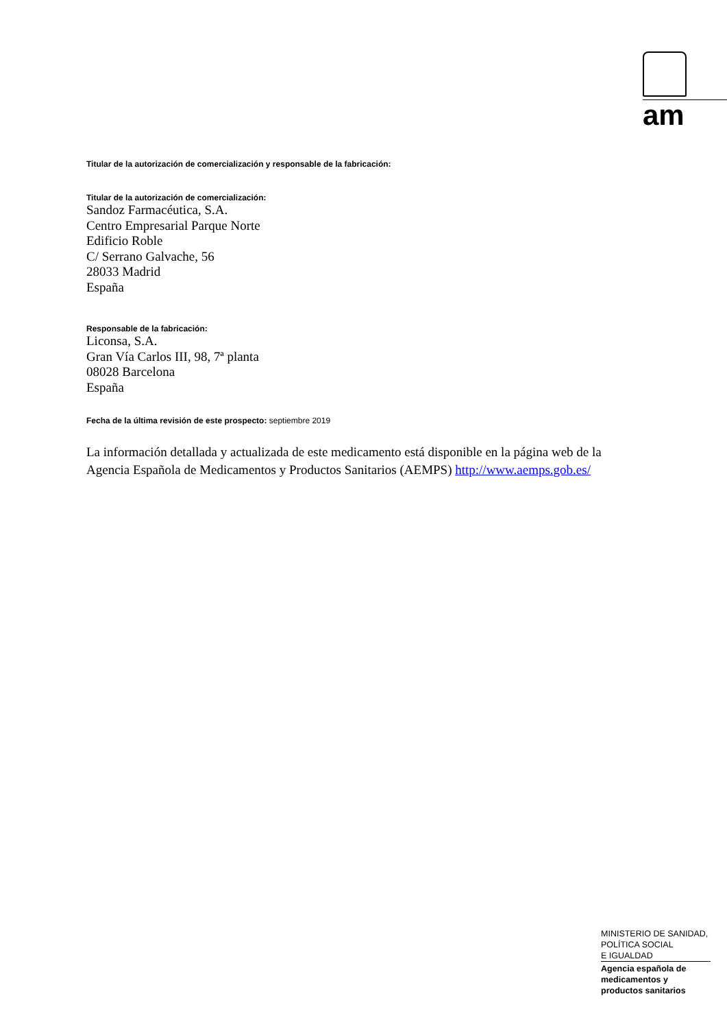am
Titular de la autorización de comercialización y responsable de la fabricación:
Titular de la autorización de comercialización:
Sandoz Farmacéutica, S.A.
Centro Empresarial Parque Norte
Edificio Roble
C/ Serrano Galvache, 56
28033 Madrid
España
Responsable de la fabricación:
Liconsa, S.A.
Gran Vía Carlos III, 98, 7ª planta
08028 Barcelona
España
Fecha de la última revisión de este prospecto: septiembre 2019
La información detallada y actualizada de este medicamento está disponible en la página web de la Agencia Española de Medicamentos y Productos Sanitarios (AEMPS) http://www.aemps.gob.es/
MINISTERIO DE SANIDAD,
POLÍTICA SOCIAL
E IGUALDAD
Agencia española de
medicamentos y
productos sanitarios